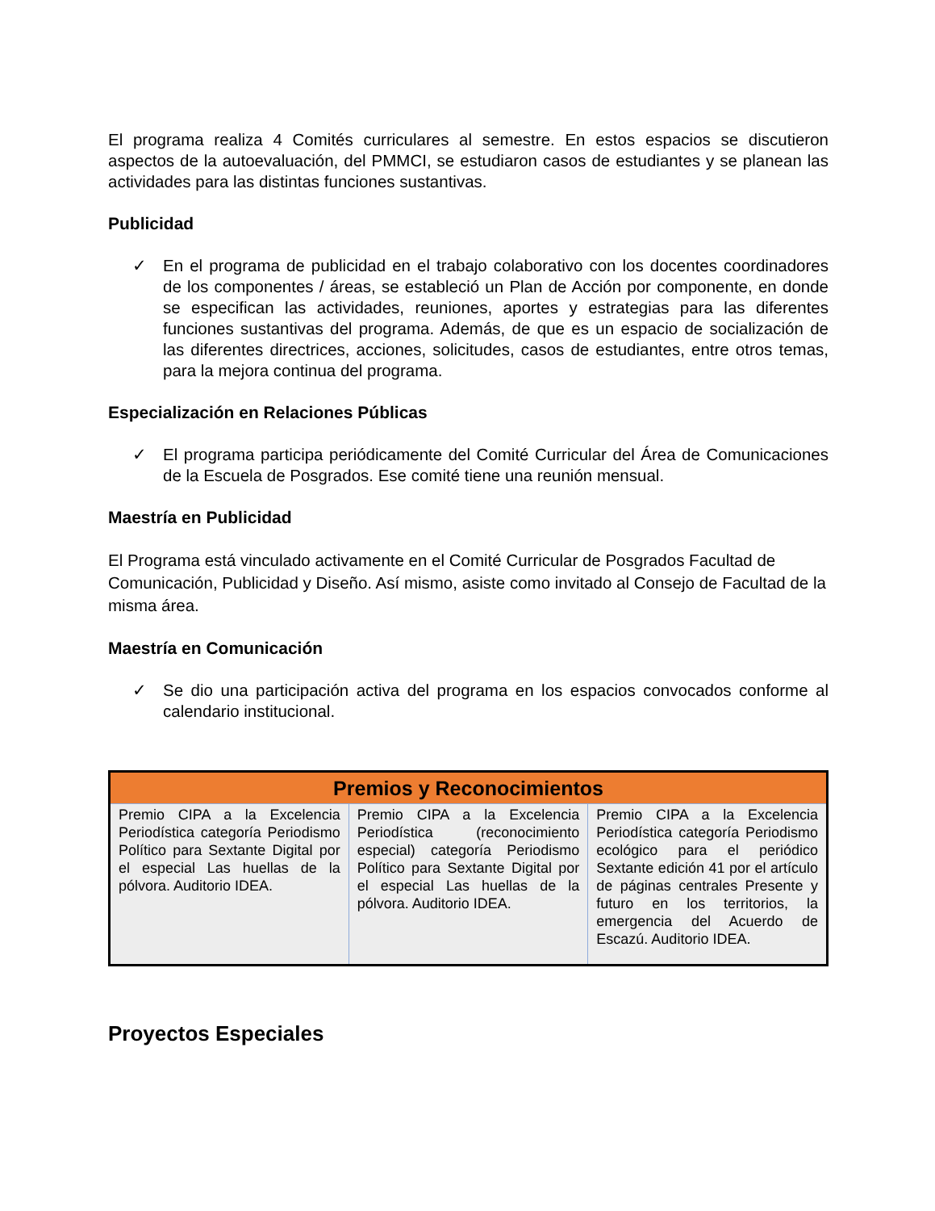El programa realiza 4 Comités curriculares al semestre. En estos espacios se discutieron aspectos de la autoevaluación, del PMMCI, se estudiaron casos de estudiantes y se planean las actividades para las distintas funciones sustantivas.
Publicidad
✓ En el programa de publicidad en el trabajo colaborativo con los docentes coordinadores de los componentes / áreas, se estableció un Plan de Acción por componente, en donde se especifican las actividades, reuniones, aportes y estrategias para las diferentes funciones sustantivas del programa. Además, de que es un espacio de socialización de las diferentes directrices, acciones, solicitudes, casos de estudiantes, entre otros temas, para la mejora continua del programa.
Especialización en Relaciones Públicas
✓ El programa participa periódicamente del Comité Curricular del Área de Comunicaciones de la Escuela de Posgrados. Ese comité tiene una reunión mensual.
Maestría en Publicidad
El Programa está vinculado activamente en el Comité Curricular de Posgrados Facultad de Comunicación, Publicidad y Diseño. Así mismo, asiste como invitado al Consejo de Facultad de la misma área.
Maestría en Comunicación
✓ Se dio una participación activa del programa en los espacios convocados conforme al calendario institucional.
| Premios y Reconocimientos | | |
| --- | --- | --- |
| Premio CIPA a la Excelencia Periodística categoría Periodismo Político para Sextante Digital por el especial Las huellas de la pólvora. Auditorio IDEA. | Premio CIPA a la Excelencia Periodística (reconocimiento especial) categoría Periodismo Político para Sextante Digital por el especial Las huellas de la pólvora. Auditorio IDEA. | Premio CIPA a la Excelencia Periodística categoría Periodismo ecológico para el periódico Sextante edición 41 por el artículo de páginas centrales Presente y futuro en los territorios, la emergencia del Acuerdo de Escazú. Auditorio IDEA. |
Proyectos Especiales